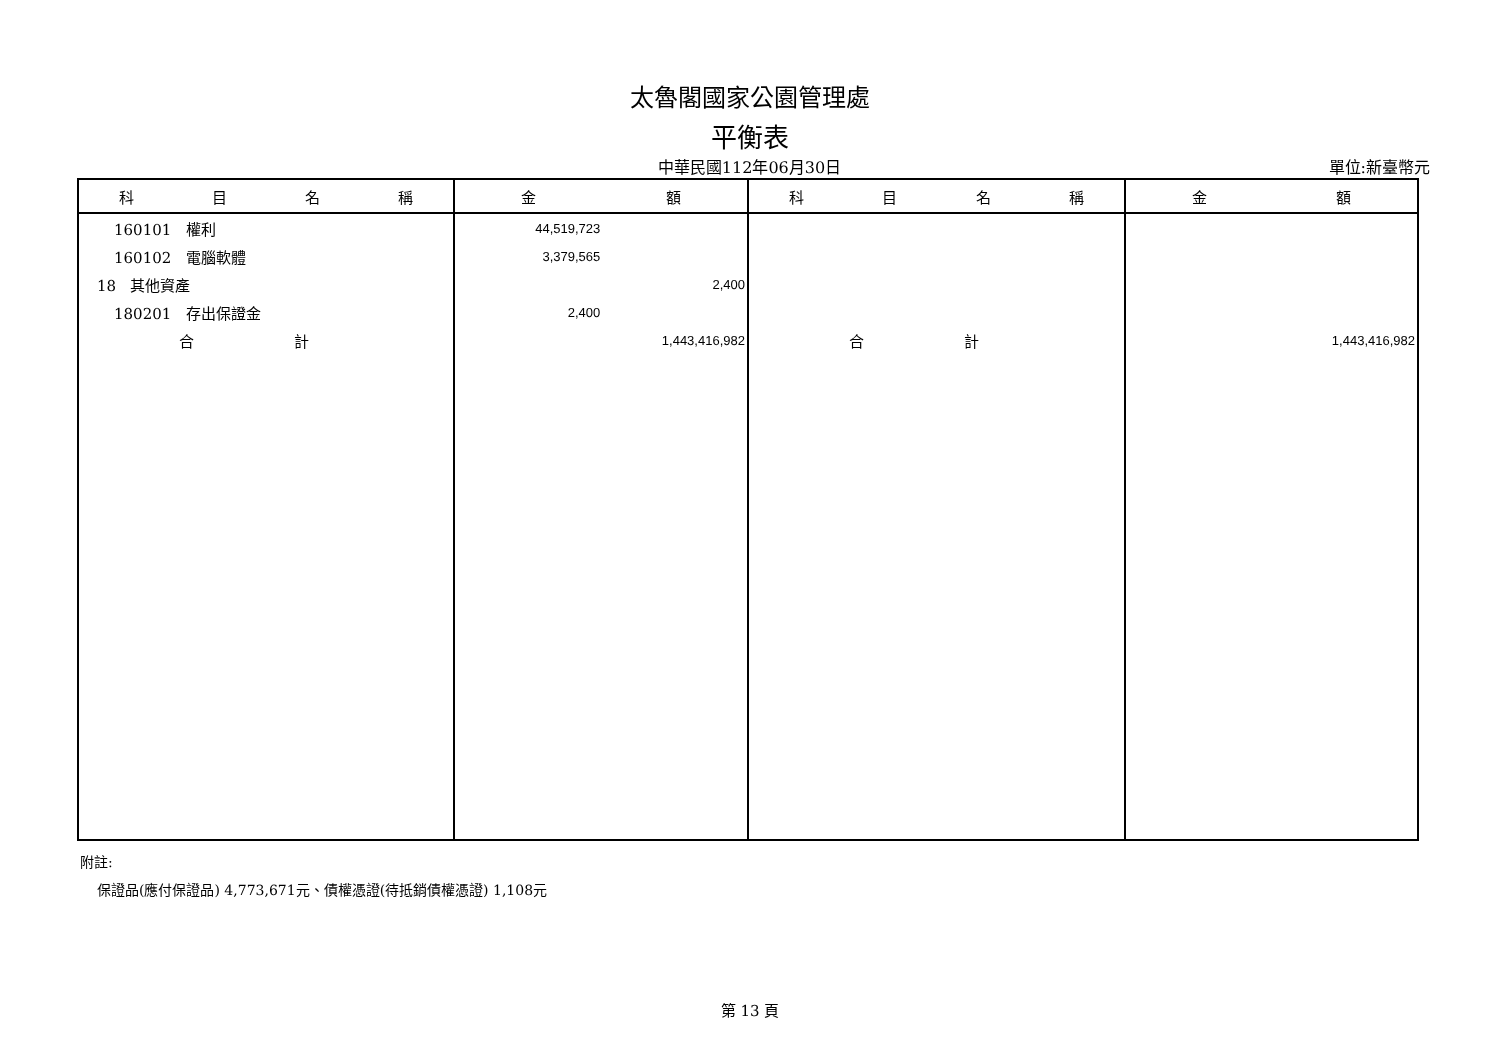太魯閣國家公園管理處
平衡表
中華民國112年06月30日
單位:新臺幣元
| 科 目 名 稱 | 金 額 | 科 目 名 稱 | 金 額 |
| --- | --- | --- | --- |
| 160101 權利 | 44,519,723 | | |
| 160102 電腦軟體 | 3,379,565 | | |
| 18 其他資產 | 2,400 | | |
| 180201 存出保證金 | 2,400 | | |
| 合 計 | 1,443,416,982 | 合 計 | 1,443,416,982 |
附註:
保證品(應付保證品) 4,773,671元、債權憑證(待抵銷債權憑證) 1,108元
第 13 頁